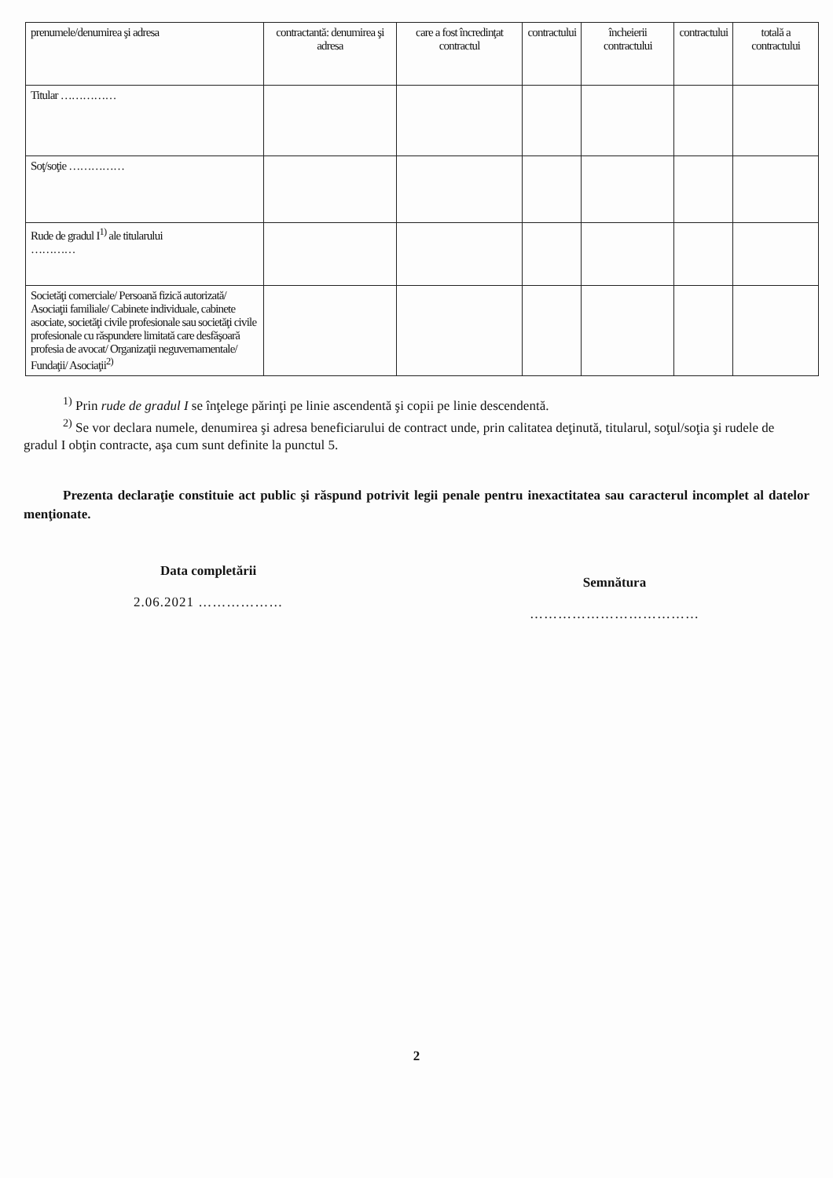| prenumele/denumirea şi adresa | contractantă: denumirea şi adresa | care a fost încredinţat contractul | contractului | încheierii contractului | contractului | totală a contractului |
| Titular …………… | | | | | | |
| Soţ/soţie …………… | | | | | | |
| Rude de gradul I<sup>1)</sup> ale titularului ………… | | | | | | |
| Societăţi comerciale/ Persoană fizică autorizată/ Asociaţii familiale/ Cabinete individuale, cabinete asociate, societăţi civile profesionale sau societăţi civile profesionale cu răspundere limitată care desfăşoară profesia de avocat/ Organizaţii neguvernamentale/ Fundaţii/ Asociaţii<sup>2)</sup> | | | | | | |
<sup>1)</sup> Prin rude de gradul I se înţelege părinţi pe linie ascendentă şi copii pe linie descendentă.
<sup>2)</sup> Se vor declara numele, denumirea şi adresa beneficiarului de contract unde, prin calitatea deţinută, titularul, soţul/soţia şi rudele de gradul I obţin contracte, aşa cum sunt definite la punctul 5.
Prezenta declaraţie constituie act public şi răspund potrivit legii penale pentru inexactitatea sau caracterul incomplet al datelor menţionate.
Data completării
2.06.2021 ………………
Semnătura
………………………………
2